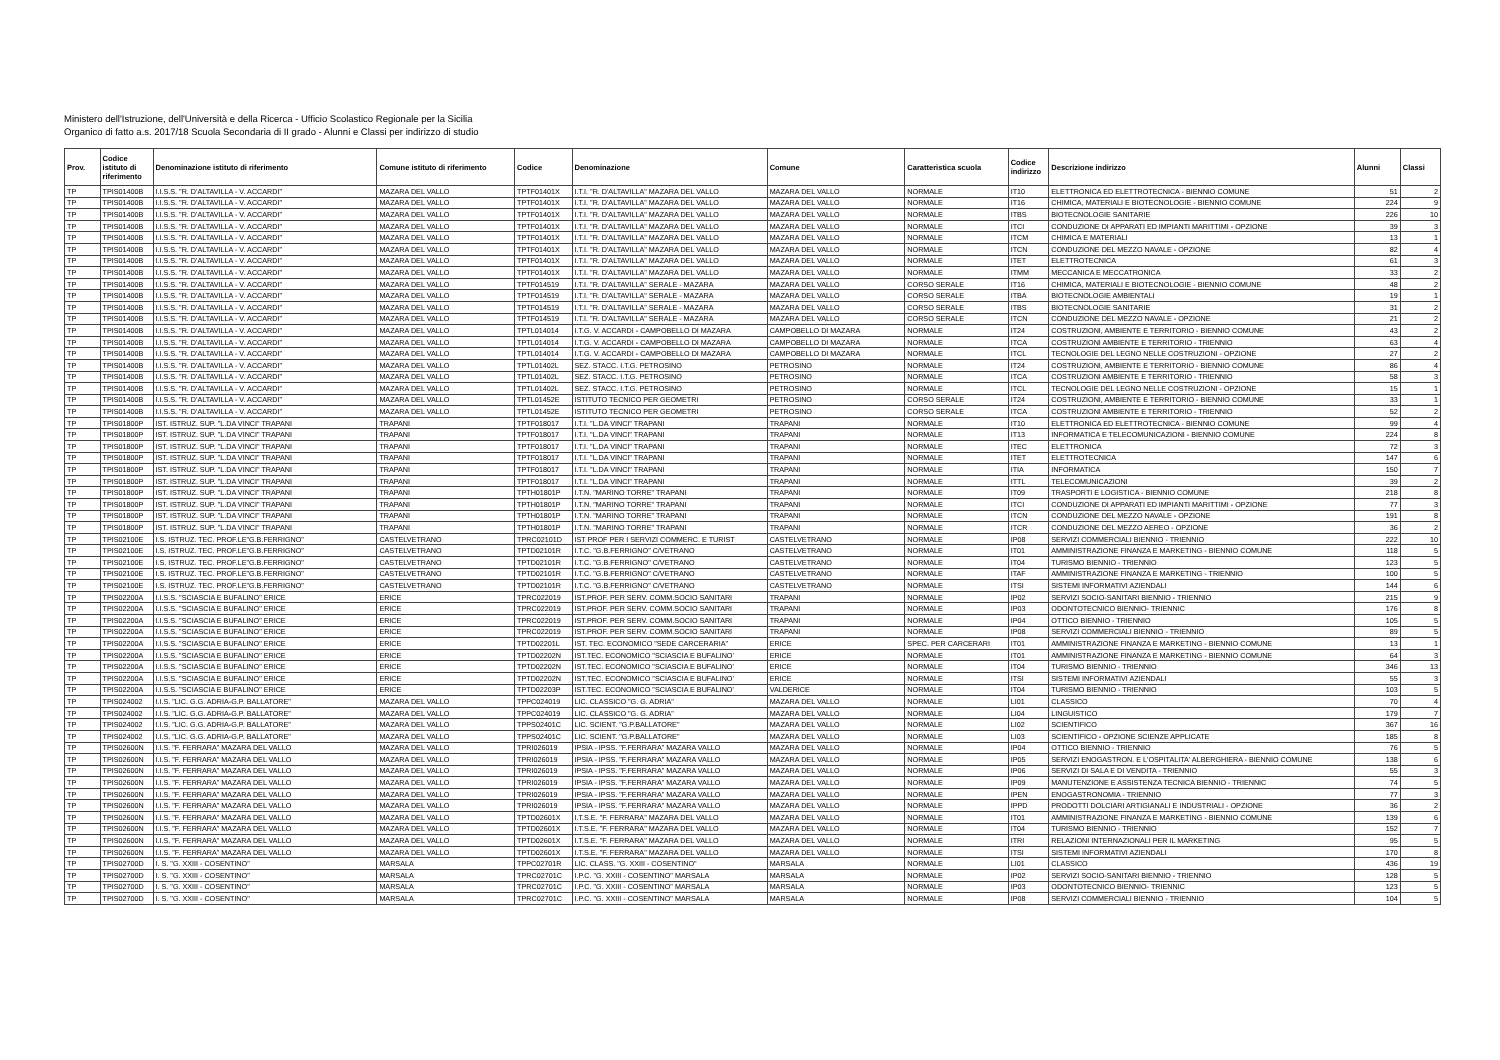Ministero dell'Istruzione, dell'Università e della Ricerca - Ufficio Scolastico Regionale per la Sicilia
Organico di fatto a.s. 2017/18 Scuola Secondaria di II grado - Alunni e Classi per indirizzo di studio
| Prov. | Codice istituto di riferimento | Denominazione istituto di riferimento | Comune istituto di riferimento | Codice | Denominazione | Comune | Caratteristica scuola | Codice indirizzo | Descrizione indirizzo | Alunni | Classi |
| --- | --- | --- | --- | --- | --- | --- | --- | --- | --- | --- | --- |
| TP | TPIS01400B | I.I.S.S. "R. D'ALTAVILLA - V. ACCARDI" | MAZARA DEL VALLO | TPTF01401X | I.T.I. "R. D'ALTAVILLA" MAZARA DEL VALLO | MAZARA DEL VALLO | NORMALE | IT10 | ELETTRONICA ED ELETTROTECNICA - BIENNIO COMUNE | 51 | 2 |
| TP | TPIS01400B | I.I.S.S. "R. D'ALTAVILLA - V. ACCARDI" | MAZARA DEL VALLO | TPTF01401X | I.T.I. "R. D'ALTAVILLA" MAZARA DEL VALLO | MAZARA DEL VALLO | NORMALE | IT16 | CHIMICA, MATERIALI E BIOTECNOLOGIE - BIENNIO COMUNE | 224 | 9 |
| TP | TPIS01400B | I.I.S.S. "R. D'ALTAVILLA - V. ACCARDI" | MAZARA DEL VALLO | TPTF01401X | I.T.I. "R. D'ALTAVILLA" MAZARA DEL VALLO | MAZARA DEL VALLO | NORMALE | ITBS | BIOTECNOLOGIE SANITARIE | 226 | 10 |
| TP | TPIS01400B | I.I.S.S. "R. D'ALTAVILLA - V. ACCARDI" | MAZARA DEL VALLO | TPTF01401X | I.T.I. "R. D'ALTAVILLA" MAZARA DEL VALLO | MAZARA DEL VALLO | NORMALE | ITCI | CONDUZIONE DI APPARATI ED IMPIANTI MARITTIMI - OPZIONE | 39 | 3 |
| TP | TPIS01400B | I.I.S.S. "R. D'ALTAVILLA - V. ACCARDI" | MAZARA DEL VALLO | TPTF01401X | I.T.I. "R. D'ALTAVILLA" MAZARA DEL VALLO | MAZARA DEL VALLO | NORMALE | ITCM | CHIMICA E MATERIALI | 13 | 1 |
| TP | TPIS01400B | I.I.S.S. "R. D'ALTAVILLA - V. ACCARDI" | MAZARA DEL VALLO | TPTF01401X | I.T.I. "R. D'ALTAVILLA" MAZARA DEL VALLO | MAZARA DEL VALLO | NORMALE | ITCN | CONDUZIONE DEL MEZZO NAVALE - OPZIONE | 82 | 4 |
| TP | TPIS01400B | I.I.S.S. "R. D'ALTAVILLA - V. ACCARDI" | MAZARA DEL VALLO | TPTF01401X | I.T.I. "R. D'ALTAVILLA" MAZARA DEL VALLO | MAZARA DEL VALLO | NORMALE | ITET | ELETTROTECNICA | 61 | 3 |
| TP | TPIS01400B | I.I.S.S. "R. D'ALTAVILLA - V. ACCARDI" | MAZARA DEL VALLO | TPTF01401X | I.T.I. "R. D'ALTAVILLA" MAZARA DEL VALLO | MAZARA DEL VALLO | NORMALE | ITMM | MECCANICA E MECCATRONICA | 33 | 2 |
| TP | TPIS01400B | I.I.S.S. "R. D'ALTAVILLA - V. ACCARDI" | MAZARA DEL VALLO | TPTF014519 | I.T.I. "R. D'ALTAVILLA" SERALE - MAZARA | MAZARA DEL VALLO | CORSO SERALE | IT16 | CHIMICA, MATERIALI E BIOTECNOLOGIE - BIENNIO COMUNE | 48 | 2 |
| TP | TPIS01400B | I.I.S.S. "R. D'ALTAVILLA - V. ACCARDI" | MAZARA DEL VALLO | TPTF014519 | I.T.I. "R. D'ALTAVILLA" SERALE - MAZARA | MAZARA DEL VALLO | CORSO SERALE | ITBA | BIOTECNOLOGIE AMBIENTALI | 19 | 1 |
| TP | TPIS01400B | I.I.S.S. "R. D'ALTAVILLA - V. ACCARDI" | MAZARA DEL VALLO | TPTF014519 | I.T.I. "R. D'ALTAVILLA" SERALE - MAZARA | MAZARA DEL VALLO | CORSO SERALE | ITBS | BIOTECNOLOGIE SANITARIE | 31 | 2 |
| TP | TPIS01400B | I.I.S.S. "R. D'ALTAVILLA - V. ACCARDI" | MAZARA DEL VALLO | TPTF014519 | I.T.I. "R. D'ALTAVILLA" SERALE - MAZARA | MAZARA DEL VALLO | CORSO SERALE | ITCN | CONDUZIONE DEL MEZZO NAVALE - OPZIONE | 21 | 2 |
| TP | TPIS01400B | I.I.S.S. "R. D'ALTAVILLA - V. ACCARDI" | MAZARA DEL VALLO | TPTL014014 | I.T.G. V. ACCARDI - CAMPOBELLO DI MAZARA | CAMPOBELLO DI MAZARA | NORMALE | IT24 | COSTRUZIONI, AMBIENTE E TERRITORIO - BIENNIO COMUNE | 43 | 2 |
| TP | TPIS01400B | I.I.S.S. "R. D'ALTAVILLA - V. ACCARDI" | MAZARA DEL VALLO | TPTL014014 | I.T.G. V. ACCARDI - CAMPOBELLO DI MAZARA | CAMPOBELLO DI MAZARA | NORMALE | ITCA | COSTRUZIONI AMBIENTE E TERRITORIO - TRIENNIO | 63 | 4 |
| TP | TPIS01400B | I.I.S.S. "R. D'ALTAVILLA - V. ACCARDI" | MAZARA DEL VALLO | TPTL014014 | I.T.G. V. ACCARDI - CAMPOBELLO DI MAZARA | CAMPOBELLO DI MAZARA | NORMALE | ITCL | TECNOLOGIE DEL LEGNO NELLE COSTRUZIONI - OPZIONE | 27 | 2 |
| TP | TPIS01400B | I.I.S.S. "R. D'ALTAVILLA - V. ACCARDI" | MAZARA DEL VALLO | TPTL01402L | SEZ. STACC. I.T.G. PETROSINO | PETROSINO | NORMALE | IT24 | COSTRUZIONI, AMBIENTE E TERRITORIO - BIENNIO COMUNE | 86 | 4 |
| TP | TPIS01400B | I.I.S.S. "R. D'ALTAVILLA - V. ACCARDI" | MAZARA DEL VALLO | TPTL01402L | SEZ. STACC. I.T.G. PETROSINO | PETROSINO | NORMALE | ITCA | COSTRUZIONI AMBIENTE E TERRITORIO - TRIENNIO | 58 | 3 |
| TP | TPIS01400B | I.I.S.S. "R. D'ALTAVILLA - V. ACCARDI" | MAZARA DEL VALLO | TPTL01402L | SEZ. STACC. I.T.G. PETROSINO | PETROSINO | NORMALE | ITCL | TECNOLOGIE DEL LEGNO NELLE COSTRUZIONI - OPZIONE | 15 | 1 |
| TP | TPIS01400B | I.I.S.S. "R. D'ALTAVILLA - V. ACCARDI" | MAZARA DEL VALLO | TPTL01452E | ISTITUTO TECNICO PER GEOMETRI | PETROSINO | CORSO SERALE | IT24 | COSTRUZIONI, AMBIENTE E TERRITORIO - BIENNIO COMUNE | 33 | 1 |
| TP | TPIS01400B | I.I.S.S. "R. D'ALTAVILLA - V. ACCARDI" | MAZARA DEL VALLO | TPTL01452E | ISTITUTO TECNICO PER GEOMETRI | PETROSINO | CORSO SERALE | ITCA | COSTRUZIONI AMBIENTE E TERRITORIO - TRIENNIO | 52 | 2 |
| TP | TPIS01800P | IST. ISTRUZ. SUP. "L.DA VINCI" TRAPANI | TRAPANI | TPTF018017 | I.T.I. "L.DA VINCI" TRAPANI | TRAPANI | NORMALE | IT10 | ELETTRONICA ED ELETTROTECNICA - BIENNIO COMUNE | 99 | 4 |
| TP | TPIS01800P | IST. ISTRUZ. SUP. "L.DA VINCI" TRAPANI | TRAPANI | TPTF018017 | I.T.I. "L.DA VINCI" TRAPANI | TRAPANI | NORMALE | IT13 | INFORMATICA E TELECOMUNICAZIONI - BIENNIO COMUNE | 224 | 8 |
| TP | TPIS01800P | IST. ISTRUZ. SUP. "L.DA VINCI" TRAPANI | TRAPANI | TPTF018017 | I.T.I. "L.DA VINCI" TRAPANI | TRAPANI | NORMALE | ITEC | ELETTRONICA | 72 | 3 |
| TP | TPIS01800P | IST. ISTRUZ. SUP. "L.DA VINCI" TRAPANI | TRAPANI | TPTF018017 | I.T.I. "L.DA VINCI" TRAPANI | TRAPANI | NORMALE | ITET | ELETTROTECNICA | 147 | 6 |
| TP | TPIS01800P | IST. ISTRUZ. SUP. "L.DA VINCI" TRAPANI | TRAPANI | TPTF018017 | I.T.I. "L.DA VINCI" TRAPANI | TRAPANI | NORMALE | ITIA | INFORMATICA | 150 | 7 |
| TP | TPIS01800P | IST. ISTRUZ. SUP. "L.DA VINCI" TRAPANI | TRAPANI | TPTF018017 | I.T.I. "L.DA VINCI" TRAPANI | TRAPANI | NORMALE | ITTL | TELECOMUNICAZIONI | 39 | 2 |
| TP | TPIS01800P | IST. ISTRUZ. SUP. "L.DA VINCI" TRAPANI | TRAPANI | TPTH01801P | I.T.N. "MARINO TORRE" TRAPANI | TRAPANI | NORMALE | IT09 | TRASPORTI E LOGISTICA - BIENNIO COMUNE | 218 | 8 |
| TP | TPIS01800P | IST. ISTRUZ. SUP. "L.DA VINCI" TRAPANI | TRAPANI | TPTH01801P | I.T.N. "MARINO TORRE" TRAPANI | TRAPANI | NORMALE | ITCI | CONDUZIONE DI APPARATI ED IMPIANTI MARITTIMI - OPZIONE | 77 | 3 |
| TP | TPIS01800P | IST. ISTRUZ. SUP. "L.DA VINCI" TRAPANI | TRAPANI | TPTH01801P | I.T.N. "MARINO TORRE" TRAPANI | TRAPANI | NORMALE | ITCN | CONDUZIONE DEL MEZZO NAVALE - OPZIONE | 191 | 8 |
| TP | TPIS01800P | IST. ISTRUZ. SUP. "L.DA VINCI" TRAPANI | TRAPANI | TPTH01801P | I.T.N. "MARINO TORRE" TRAPANI | TRAPANI | NORMALE | ITCR | CONDUZIONE DEL MEZZO AEREO - OPZIONE | 36 | 2 |
| TP | TPIS02100E | I.S. ISTRUZ. TEC. PROF.LE"G.B.FERRIGNO" | CASTELVETRANO | TPRC02101D | IST PROF PER I SERVIZI COMMERC. E TURIST | CASTELVETRANO | NORMALE | IP08 | SERVIZI COMMERCIALI BIENNIO - TRIENNIO | 222 | 10 |
| TP | TPIS02100E | I.S. ISTRUZ. TEC. PROF.LE"G.B.FERRIGNO" | CASTELVETRANO | TPTD02101R | I.T.C. "G.B.FERRIGNO" C/VETRANO | CASTELVETRANO | NORMALE | IT01 | AMMINISTRAZIONE FINANZA E MARKETING - BIENNIO COMUNE | 118 | 5 |
| TP | TPIS02100E | I.S. ISTRUZ. TEC. PROF.LE"G.B.FERRIGNO" | CASTELVETRANO | TPTD02101R | I.T.C. "G.B.FERRIGNO" C/VETRANO | CASTELVETRANO | NORMALE | IT04 | TURISMO BIENNIO - TRIENNIO | 123 | 5 |
| TP | TPIS02100E | I.S. ISTRUZ. TEC. PROF.LE"G.B.FERRIGNO" | CASTELVETRANO | TPTD02101R | I.T.C. "G.B.FERRIGNO" C/VETRANO | CASTELVETRANO | NORMALE | ITAF | AMMINISTRAZIONE FINANZA E MARKETING - TRIENNIO | 100 | 5 |
| TP | TPIS02100E | I.S. ISTRUZ. TEC. PROF.LE"G.B.FERRIGNO" | CASTELVETRANO | TPTD02101R | I.T.C. "G.B.FERRIGNO" C/VETRANO | CASTELVETRANO | NORMALE | ITSI | SISTEMI INFORMATIVI AZIENDALI | 144 | 6 |
| TP | TPIS02200A | I.I.S.S. "SCIASCIA E BUFALINO" ERICE | ERICE | TPRC022019 | IST.PROF. PER SERV. COMM.SOCIO SANITARI | TRAPANI | NORMALE | IP02 | SERVIZI SOCIO-SANITARI BIENNIO - TRIENNIO | 215 | 9 |
| TP | TPIS02200A | I.I.S.S. "SCIASCIA E BUFALINO" ERICE | ERICE | TPRC022019 | IST.PROF. PER SERV. COMM.SOCIO SANITARI | TRAPANI | NORMALE | IP03 | ODONTOTECNICO BIENNIO- TRIENNIC | 176 | 8 |
| TP | TPIS02200A | I.I.S.S. "SCIASCIA E BUFALINO" ERICE | ERICE | TPRC022019 | IST.PROF. PER SERV. COMM.SOCIO SANITARI | TRAPANI | NORMALE | IP04 | OTTICO BIENNIO - TRIENNIO | 105 | 5 |
| TP | TPIS02200A | I.I.S.S. "SCIASCIA E BUFALINO" ERICE | ERICE | TPRC022019 | IST.PROF. PER SERV. COMM.SOCIO SANITARI | TRAPANI | NORMALE | IP08 | SERVIZI COMMERCIALI BIENNIO - TRIENNIO | 89 | 5 |
| TP | TPIS02200A | I.I.S.S. "SCIASCIA E BUFALINO" ERICE | ERICE | TPTD02201L | IST. TEC. ECONOMICO "SEDE CARCERARIA" | ERICE | SPEC. PER CARCERARI | IT01 | AMMINISTRAZIONE FINANZA E MARKETING - BIENNIO COMUNE | 13 | 1 |
| TP | TPIS02200A | I.I.S.S. "SCIASCIA E BUFALINO" ERICE | ERICE | TPTD02202N | IST.TEC. ECONOMICO "SCIASCIA E BUFALINO' | ERICE | NORMALE | IT01 | AMMINISTRAZIONE FINANZA E MARKETING - BIENNIO COMUNE | 64 | 3 |
| TP | TPIS02200A | I.I.S.S. "SCIASCIA E BUFALINO" ERICE | ERICE | TPTD02202N | IST.TEC. ECONOMICO "SCIASCIA E BUFALINO' | ERICE | NORMALE | IT04 | TURISMO BIENNIO - TRIENNIO | 346 | 13 |
| TP | TPIS02200A | I.I.S.S. "SCIASCIA E BUFALINO" ERICE | ERICE | TPTD02202N | IST.TEC. ECONOMICO "SCIASCIA E BUFALINO' | ERICE | NORMALE | ITSI | SISTEMI INFORMATIVI AZIENDALI | 55 | 3 |
| TP | TPIS02200A | I.I.S.S. "SCIASCIA E BUFALINO" ERICE | ERICE | TPTD02203P | IST.TEC. ECONOMICO "SCIASCIA E BUFALINO' | VALDERICE | NORMALE | IT04 | TURISMO BIENNIO - TRIENNIO | 103 | 5 |
| TP | TPIS024002 | I.I.S. "LIC. G.G. ADRIA-G.P. BALLATORE" | MAZARA DEL VALLO | TPPC024019 | LIC. CLASSICO "G. G. ADRIA" | MAZARA DEL VALLO | NORMALE | LI01 | CLASSICO | 70 | 4 |
| TP | TPIS024002 | I.I.S. "LIC. G.G. ADRIA-G.P. BALLATORE" | MAZARA DEL VALLO | TPPC024019 | LIC. CLASSICO "G. G. ADRIA" | MAZARA DEL VALLO | NORMALE | LI04 | LINGUISTICO | 179 | 7 |
| TP | TPIS024002 | I.I.S. "LIC. G.G. ADRIA-G.P. BALLATORE" | MAZARA DEL VALLO | TPPS02401C | LIC. SCIENT. "G.P.BALLATORE" | MAZARA DEL VALLO | NORMALE | LI02 | SCIENTIFICO | 367 | 16 |
| TP | TPIS024002 | I.I.S. "LIC. G.G. ADRIA-G.P. BALLATORE" | MAZARA DEL VALLO | TPPS02401C | LIC. SCIENT. "G.P.BALLATORE" | MAZARA DEL VALLO | NORMALE | LI03 | SCIENTIFICO - OPZIONE SCIENZE APPLICATE | 185 | 8 |
| TP | TPIS02600N | I.I.S. "F. FERRARA" MAZARA DEL VALLO | MAZARA DEL VALLO | TPRI026019 | IPSIA - IPSS. "F.FERRARA" MAZARA VALLO | MAZARA DEL VALLO | NORMALE | IP04 | OTTICO BIENNIO - TRIENNIO | 76 | 5 |
| TP | TPIS02600N | I.I.S. "F. FERRARA" MAZARA DEL VALLO | MAZARA DEL VALLO | TPRI026019 | IPSIA - IPSS. "F.FERRARA" MAZARA VALLO | MAZARA DEL VALLO | NORMALE | IP05 | SERVIZI ENOGASTRON. E L'OSPITALITA' ALBERGHIERA - BIENNIO COMUNE | 138 | 6 |
| TP | TPIS02600N | I.I.S. "F. FERRARA" MAZARA DEL VALLO | MAZARA DEL VALLO | TPRI026019 | IPSIA - IPSS. "F.FERRARA" MAZARA VALLO | MAZARA DEL VALLO | NORMALE | IP06 | SERVIZI DI SALA E DI VENDITA - TRIENNIO | 55 | 3 |
| TP | TPIS02600N | I.I.S. "F. FERRARA" MAZARA DEL VALLO | MAZARA DEL VALLO | TPRI026019 | IPSIA - IPSS. "F.FERRARA" MAZARA VALLO | MAZARA DEL VALLO | NORMALE | IP09 | MANUTENZIONE E ASSISTENZA TECNICA BIENNIO - TRIENNIC | 74 | 5 |
| TP | TPIS02600N | I.I.S. "F. FERRARA" MAZARA DEL VALLO | MAZARA DEL VALLO | TPRI026019 | IPSIA - IPSS. "F.FERRARA" MAZARA VALLO | MAZARA DEL VALLO | NORMALE | IPEN | ENOGASTRONOMIA - TRIENNIO | 77 | 3 |
| TP | TPIS02600N | I.I.S. "F. FERRARA" MAZARA DEL VALLO | MAZARA DEL VALLO | TPRI026019 | IPSIA - IPSS. "F.FERRARA" MAZARA VALLO | MAZARA DEL VALLO | NORMALE | IPPD | PRODOTTI DOLCIARI ARTIGIANALI E INDUSTRIALI - OPZIONE | 36 | 2 |
| TP | TPIS02600N | I.I.S. "F. FERRARA" MAZARA DEL VALLO | MAZARA DEL VALLO | TPTD02601X | I.T.S.E. "F. FERRARA" MAZARA DEL VALLO | MAZARA DEL VALLO | NORMALE | IT01 | AMMINISTRAZIONE FINANZA E MARKETING - BIENNIO COMUNE | 139 | 6 |
| TP | TPIS02600N | I.I.S. "F. FERRARA" MAZARA DEL VALLO | MAZARA DEL VALLO | TPTD02601X | I.T.S.E. "F. FERRARA" MAZARA DEL VALLO | MAZARA DEL VALLO | NORMALE | IT04 | TURISMO BIENNIO - TRIENNIO | 152 | 7 |
| TP | TPIS02600N | I.I.S. "F. FERRARA" MAZARA DEL VALLO | MAZARA DEL VALLO | TPTD02601X | I.T.S.E. "F. FERRARA" MAZARA DEL VALLO | MAZARA DEL VALLO | NORMALE | ITRI | RELAZIONI INTERNAZIONALI PER IL MARKETING | 95 | 5 |
| TP | TPIS02600N | I.I.S. "F. FERRARA" MAZARA DEL VALLO | MAZARA DEL VALLO | TPTD02601X | I.T.S.E. "F. FERRARA" MAZARA DEL VALLO | MAZARA DEL VALLO | NORMALE | ITSI | SISTEMI INFORMATIVI AZIENDALI | 170 | 8 |
| TP | TPIS02700D | I. S. "G. XXIII - COSENTINO" | MARSALA | TPPC02701R | LIC. CLASS. "G. XXIII - COSENTINO" | MARSALA | NORMALE | LI01 | CLASSICO | 436 | 19 |
| TP | TPIS02700D | I. S. "G. XXIII - COSENTINO" | MARSALA | TPRC02701C | I.P.C. "G. XXIII - COSENTINO" MARSALA | MARSALA | NORMALE | IP02 | SERVIZI SOCIO-SANITARI BIENNIO - TRIENNIO | 128 | 5 |
| TP | TPIS02700D | I. S. "G. XXIII - COSENTINO" | MARSALA | TPRC02701C | I.P.C. "G. XXIII - COSENTINO" MARSALA | MARSALA | NORMALE | IP03 | ODONTOTECNICO BIENNIO- TRIENNIC | 123 | 5 |
| TP | TPIS02700D | I. S. "G. XXIII - COSENTINO" | MARSALA | TPRC02701C | I.P.C. "G. XXIII - COSENTINO" MARSALA | MARSALA | NORMALE | IP08 | SERVIZI COMMERCIALI BIENNIO - TRIENNIO | 104 | 5 |